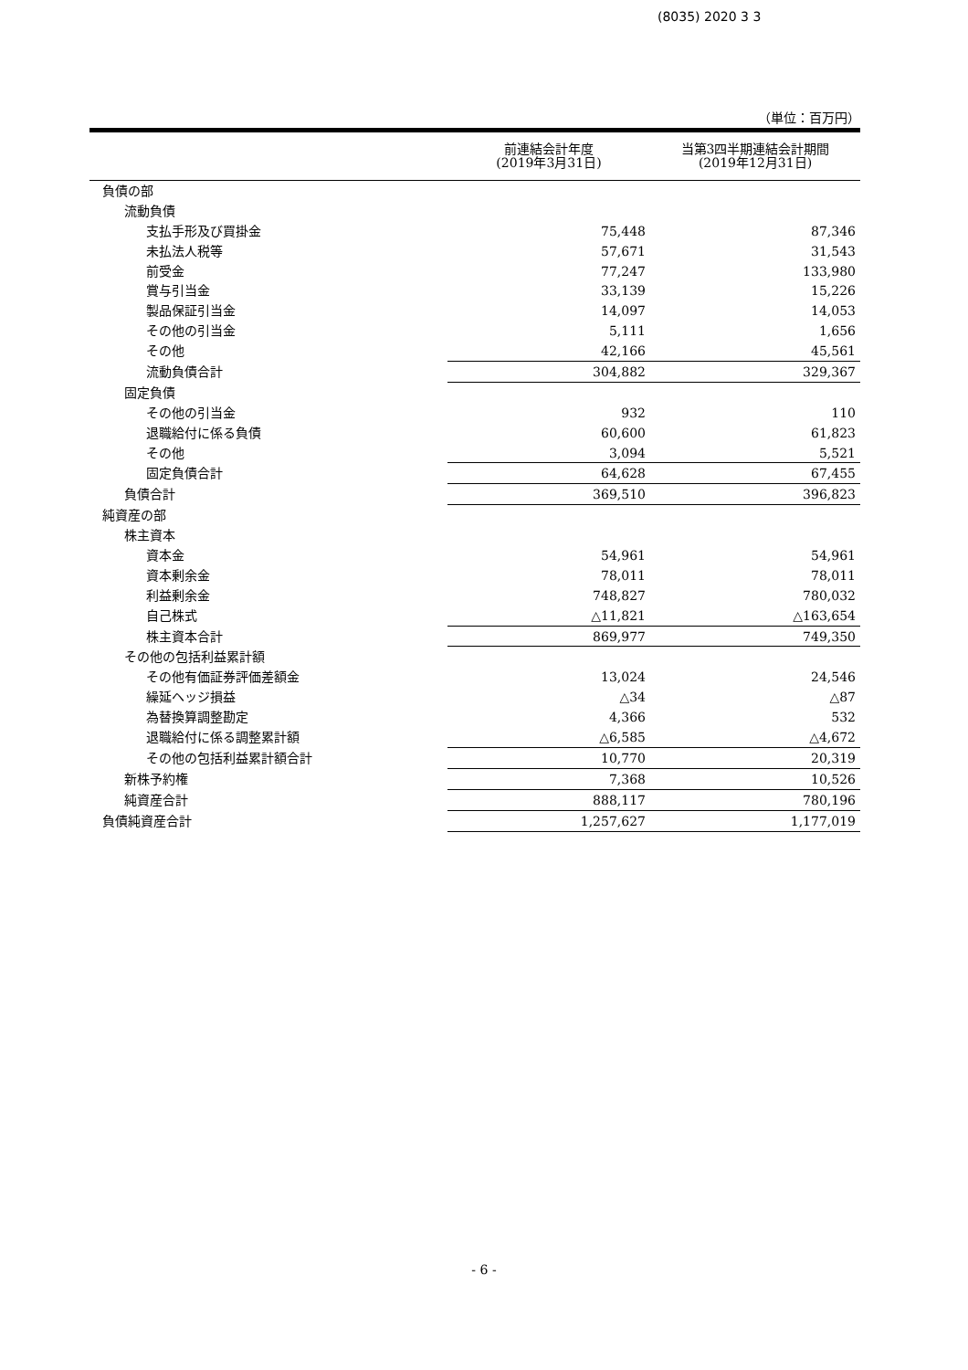(8035) 2020 3 3
（単位：百万円）
| | 前連結会計年度 (2019年3月31日) | 当第3四半期連結会計期間 (2019年12月31日) |
| --- | --- | --- |
| 負債の部 | | |
| 流動負債 | | |
| 支払手形及び買掛金 | 75,448 | 87,346 |
| 未払法人税等 | 57,671 | 31,543 |
| 前受金 | 77,247 | 133,980 |
| 賞与引当金 | 33,139 | 15,226 |
| 製品保証引当金 | 14,097 | 14,053 |
| その他の引当金 | 5,111 | 1,656 |
| その他 | 42,166 | 45,561 |
| 流動負債合計 | 304,882 | 329,367 |
| 固定負債 | | |
| その他の引当金 | 932 | 110 |
| 退職給付に係る負債 | 60,600 | 61,823 |
| その他 | 3,094 | 5,521 |
| 固定負債合計 | 64,628 | 67,455 |
| 負債合計 | 369,510 | 396,823 |
| 純資産の部 | | |
| 株主資本 | | |
| 資本金 | 54,961 | 54,961 |
| 資本剰余金 | 78,011 | 78,011 |
| 利益剰余金 | 748,827 | 780,032 |
| 自己株式 | △11,821 | △163,654 |
| 株主資本合計 | 869,977 | 749,350 |
| その他の包括利益累計額 | | |
| その他有価証券評価差額金 | 13,024 | 24,546 |
| 繰延ヘッジ損益 | △34 | △87 |
| 為替換算調整勘定 | 4,366 | 532 |
| 退職給付に係る調整累計額 | △6,585 | △4,672 |
| その他の包括利益累計額合計 | 10,770 | 20,319 |
| 新株予約権 | 7,368 | 10,526 |
| 純資産合計 | 888,117 | 780,196 |
| 負債純資産合計 | 1,257,627 | 1,177,019 |
- 6 -